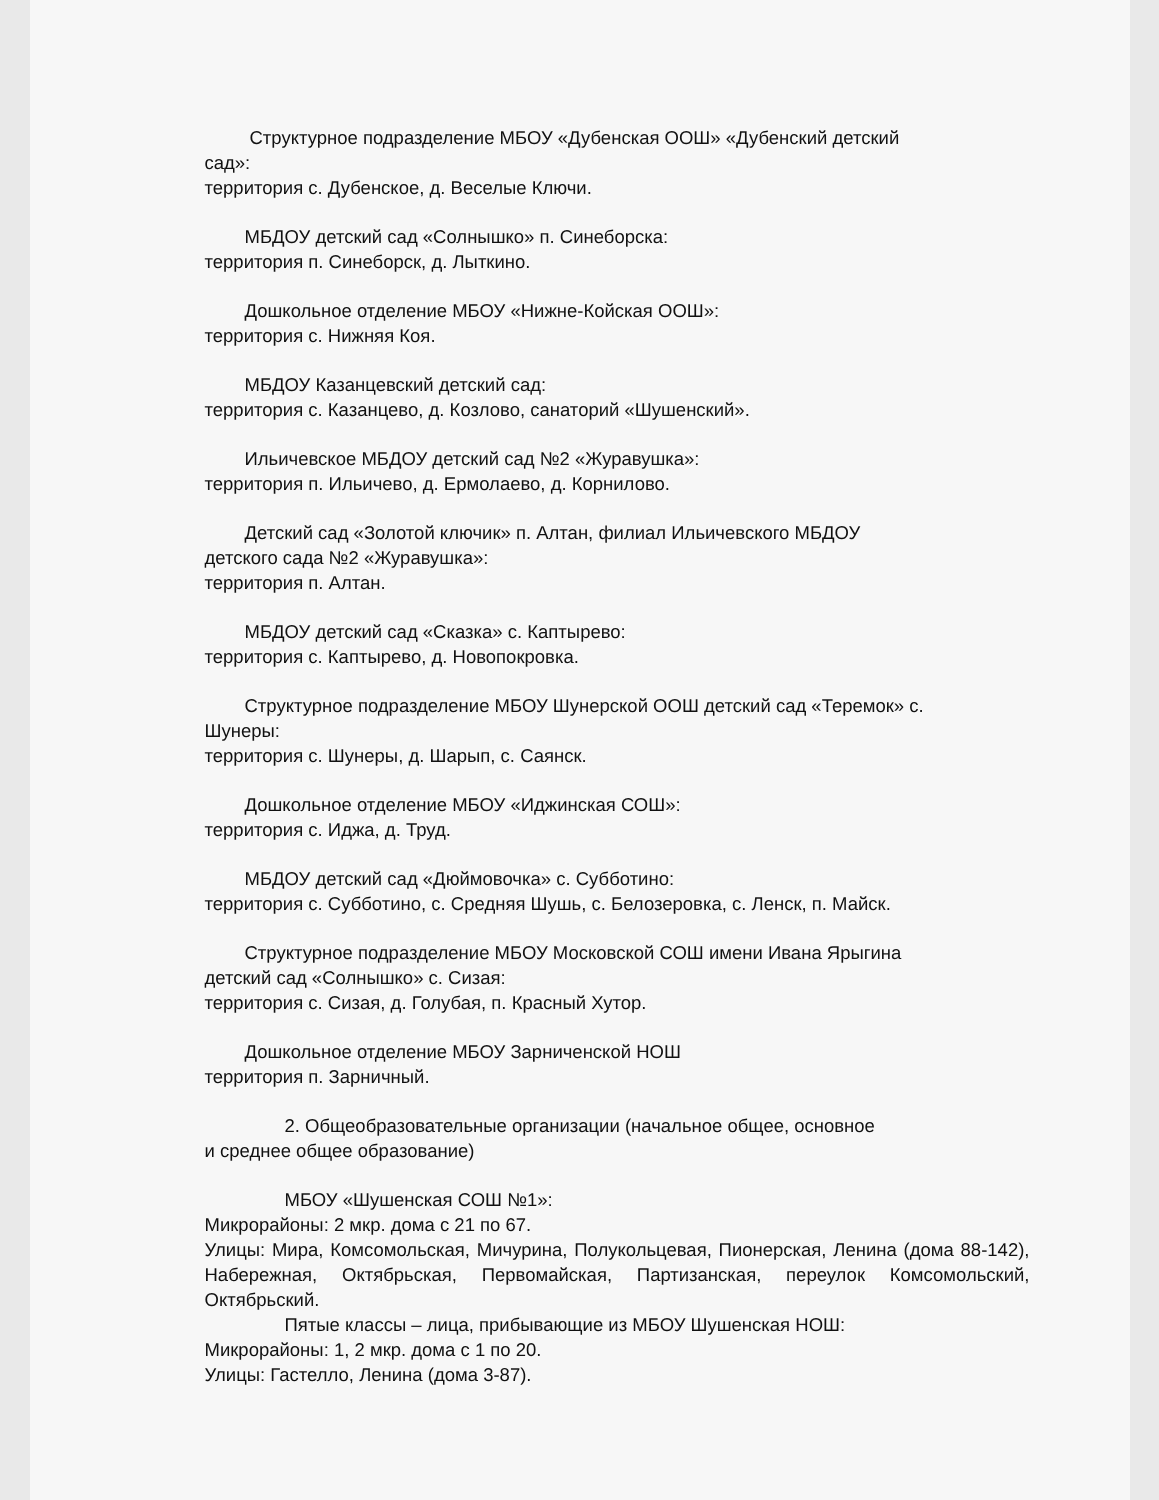Структурное подразделение МБОУ «Дубенская ООШ» «Дубенский детский
сад»:
территория с. Дубенское, д. Веселые Ключи.
МБДОУ детский сад «Солнышко» п. Синеборска:
территория п. Синеборск, д. Лыткино.
Дошкольное отделение МБОУ «Нижне-Койская ООШ»:
территория с. Нижняя Коя.
МБДОУ Казанцевский детский сад:
территория с. Казанцево, д. Козлово, санаторий «Шушенский».
Ильичевское МБДОУ детский сад №2 «Журавушка»:
территория п. Ильичево, д. Ермолаево, д. Корнилово.
Детский сад «Золотой ключик» п. Алтан, филиал Ильичевского МБДОУ
детского сада №2 «Журавушка»:
территория п. Алтан.
МБДОУ детский сад «Сказка» с. Каптырево:
территория с. Каптырево, д. Новопокровка.
Структурное подразделение МБОУ Шунерской ООШ детский сад «Теремок» с.
Шунеры:
территория с. Шунеры, д. Шарып, с. Саянск.
Дошкольное отделение МБОУ «Иджинская СОШ»:
территория с. Иджа, д. Труд.
МБДОУ детский сад «Дюймовочка» с. Субботино:
территория с. Субботино, с. Средняя Шушь, с. Белозеровка, с. Ленск, п. Майск.
Структурное подразделение МБОУ Московской СОШ имени Ивана Ярыгина
детский сад «Солнышко» с. Сизая:
территория с. Сизая, д. Голубая, п. Красный Хутор.
Дошкольное отделение МБОУ Зарниченской НОШ
территория п. Зарничный.
2. Общеобразовательные организации (начальное общее, основное
и среднее общее образование)
МБОУ «Шушенская СОШ №1»:
Микрорайоны: 2 мкр. дома с 21 по 67.
Улицы: Мира, Комсомольская, Мичурина, Полукольцевая, Пионерская, Ленина (дома 88-142), Набережная, Октябрьская, Первомайская, Партизанская, переулок Комсомольский, Октябрьский.
Пятые классы – лица, прибывающие из МБОУ Шушенская НОШ:
Микрорайоны: 1, 2 мкр. дома с 1 по 20.
Улицы: Гастелло, Ленина (дома 3-87).